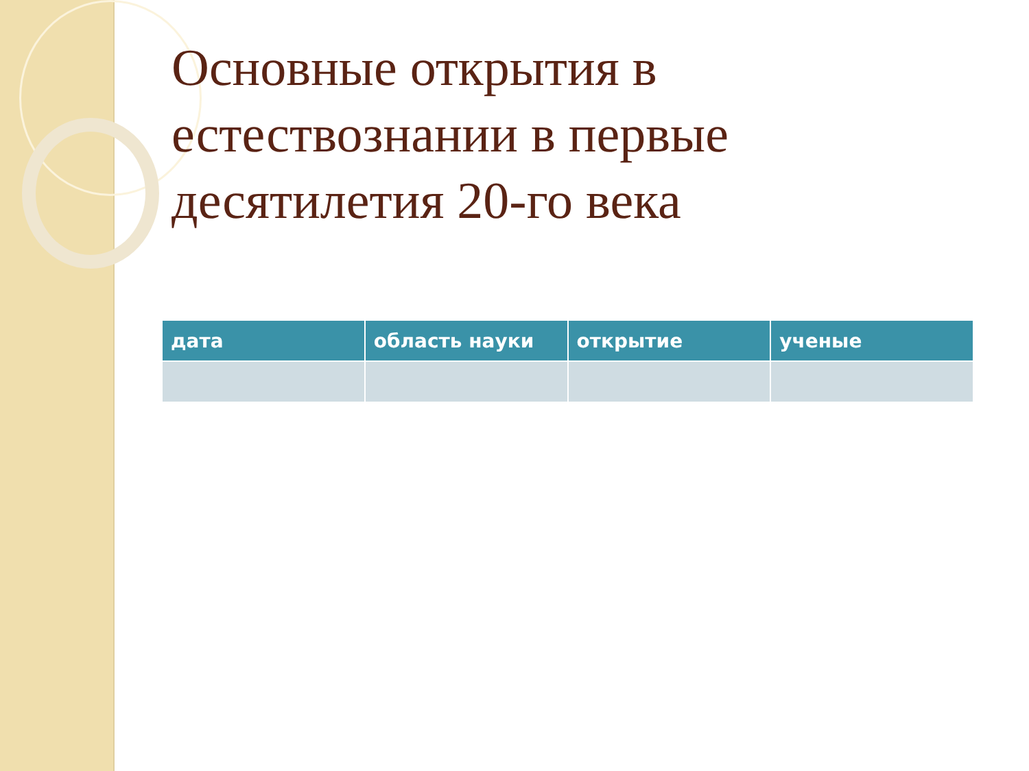Основные открытия в естествознании в первые десятилетия 20-го века
| дата | область науки | открытие | ученые |
| --- | --- | --- | --- |